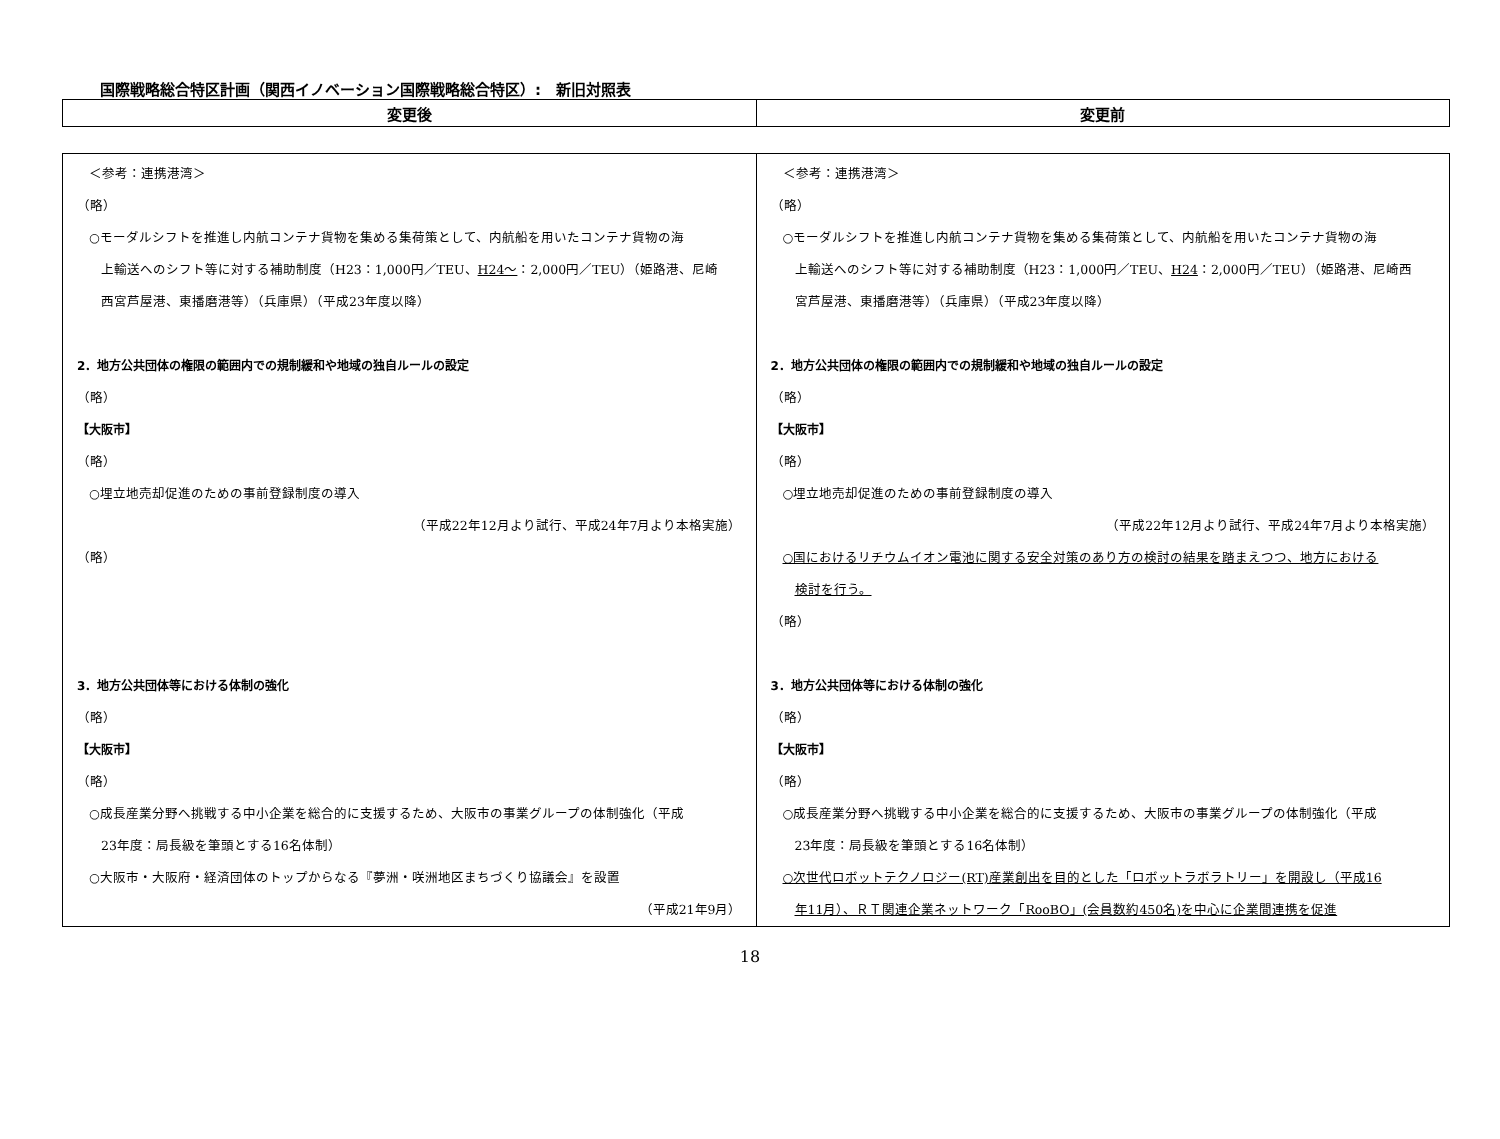国際戦略総合特区計画（関西イノベーション国際戦略総合特区）:　新旧対照表
| 変更後 | 変更前 |
| --- | --- |
| ＜参考：連携港湾＞ （略） ○モーダルシフトを推進し内航コンテナ貨物を集める集荷策として、内航船を用いたコンテナ貨物の海 上輸送へのシフト等に対する補助制度（H23：1,000円／TEU、 H24～ ：2,000円／TEU）（姫路港、尼崎 西宮芦屋港、東播磨港等）（兵庫県）（平成23年度以降） 2．地方公共団体の権限の範囲内での規制緩和や地域の独自ルールの設定 （略） 【大阪市】 （略） ○埋立地売却促進のための事前登録制度の導入 （平成22年12月より試行、平成24年7月より本格実施） （略） 3．地方公共団体等における体制の強化 （略） 【大阪市】 （略） ○成長産業分野へ挑戦する中小企業を総合的に支援するため、大阪市の事業グループの体制強化（平成 23年度：局長級を筆頭とする16名体制） ○大阪市・大阪府・経済団体のトップからなる『夢洲・咲洲地区まちづくり協議会』を設置 （平成21年9月） | ＜参考：連携港湾＞ （略） ○モーダルシフトを推進し内航コンテナ貨物を集める集荷策として、内航船を用いたコンテナ貨物の海 上輸送へのシフト等に対する補助制度（H23：1,000円／TEU、 H24 ：2,000円／TEU）（姫路港、尼崎西 宮芦屋港、東播磨港等）（兵庫県）（平成23年度以降） 2．地方公共団体の権限の範囲内での規制緩和や地域の独自ルールの設定 （略） 【大阪市】 （略） ○埋立地売却促進のための事前登録制度の導入 （平成22年12月より試行、平成24年7月より本格実施） ○国におけるリチウムイオン電池に関する安全対策のあり方の検討の結果を踏まえつつ、地方における 検討を行う。 （略） 3．地方公共団体等における体制の強化 （略） 【大阪市】 （略） ○成長産業分野へ挑戦する中小企業を総合的に支援するため、大阪市の事業グループの体制強化（平成 23年度：局長級を筆頭とする16名体制） ○次世代ロボットテクノロジー(RT)産業創出を目的とした「ロボットラボラトリー」を開設し（平成16 年11月）、ＲＴ関連企業ネットワーク「RooBO」(会員数約450名)を中心に企業間連携を促進 |
18